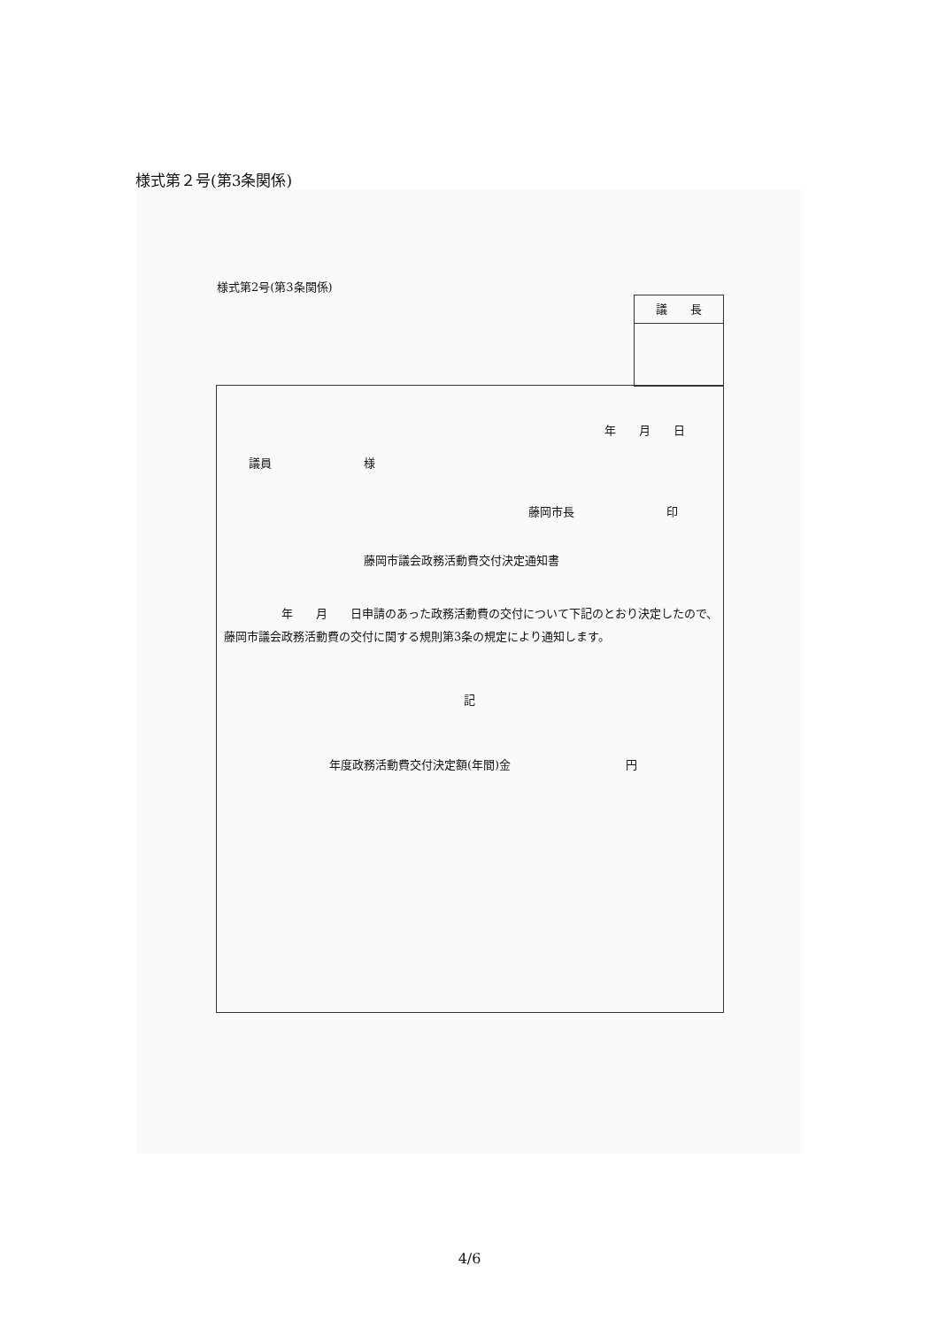様式第２号(第3条関係)
様式第2号(第3条関係)
議　　長
年　　月　　日
議員　　　　　　　　様
藤岡市長　　　　　　　　印
藤岡市議会政務活動費交付決定通知書
　　　　　年　　月　　日申請のあった政務活動費の交付について下記のとおり決定したので、藤岡市議会政務活動費の交付に関する規則第3条の規定により通知します。
記
年度政務活動費交付決定額(年間)金　　　　　　　　　　円
4/6